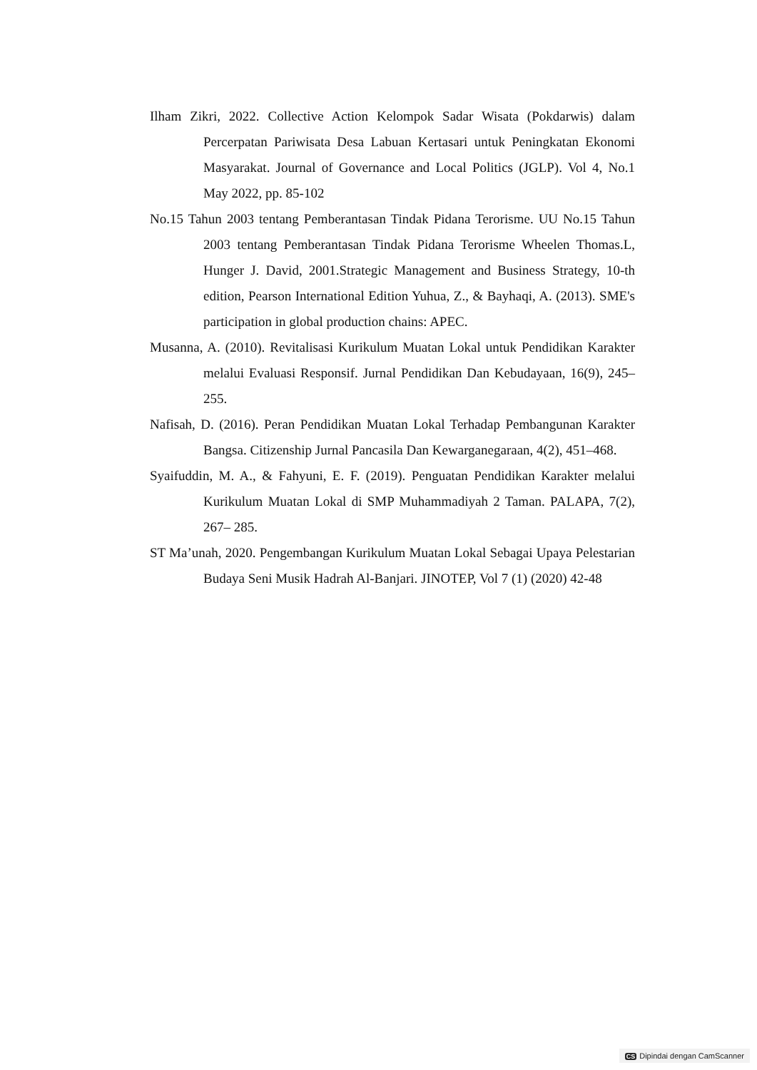Ilham Zikri, 2022. Collective Action Kelompok Sadar Wisata (Pokdarwis) dalam Percerpatan Pariwisata Desa Labuan Kertasari untuk Peningkatan Ekonomi Masyarakat. Journal of Governance and Local Politics (JGLP). Vol 4, No.1 May 2022, pp. 85-102
No.15 Tahun 2003 tentang Pemberantasan Tindak Pidana Terorisme. UU No.15 Tahun 2003 tentang Pemberantasan Tindak Pidana Terorisme Wheelen Thomas.L, Hunger J. David, 2001.Strategic Management and Business Strategy, 10-th edition, Pearson International Edition Yuhua, Z., & Bayhaqi, A. (2013). SME's participation in global production chains: APEC.
Musanna, A. (2010). Revitalisasi Kurikulum Muatan Lokal untuk Pendidikan Karakter melalui Evaluasi Responsif. Jurnal Pendidikan Dan Kebudayaan, 16(9), 245–255.
Nafisah, D. (2016). Peran Pendidikan Muatan Lokal Terhadap Pembangunan Karakter Bangsa. Citizenship Jurnal Pancasila Dan Kewarganegaraan, 4(2), 451–468.
Syaifuddin, M. A., & Fahyuni, E. F. (2019). Penguatan Pendidikan Karakter melalui Kurikulum Muatan Lokal di SMP Muhammadiyah 2 Taman. PALAPA, 7(2), 267– 285.
ST Ma’unah, 2020. Pengembangan Kurikulum Muatan Lokal Sebagai Upaya Pelestarian Budaya Seni Musik Hadrah Al-Banjari. JINOTEP, Vol 7 (1) (2020) 42-48
CS Dipindai dengan CamScanner